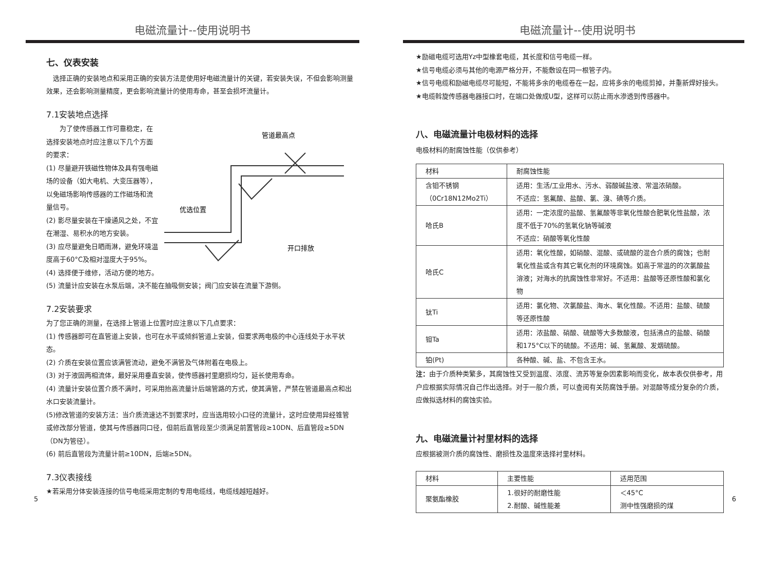电磁流量计--使用说明书
七、仪表安装
　选择正确的安装地点和采用正确的安装方法是使用好电磁流量计的关键，若安装失误，不但会影响测量效果，还会影响测量精度，更会影响流量计的使用寿命，甚至会损坏流量计。
7.1安装地点选择
　　为了使传感器工作可靠稳定，在选择安装地点时应注意以下几个方面的要求：
(1) 尽量避开铁磁性物体及具有强电磁场的设备（如大电机、大变压器等），以免磁场影响传感器的工作磁场和流量信号。
(2) 影尽量安装在干燥通风之处，不宜在潮湿、易积水的地方安装。
(3) 应尽量避免日晒雨淋，避免环境温度高于60°C及相对湿度大于95%。
(4) 选择便于维修，活动方便的地方。
管道最高点
优选位置
开口排放
(5) 流量计应安装在水泵后端，决不能在抽吸侧安装；阀门应安装在流量下游侧。
7.2安装要求
为了您正确的测量，在选择上管道上位置时应注意以下几点要求：
(1) 传感器即可在直管道上安装，也可在水平或倾斜管道上安装，但要求两电极的中心连线处于水平状态。
(2) 介质在安装位置应该满管流动，避免不满管及气体附着在电极上。
(3) 对于液固两相流体，最好采用垂直安装，使传感器衬里磨损均匀，延长使用寿命。
(4) 流量计安装位置介质不满时，可采用抬高流量计后端管路的方式，使其满管，严禁在管道最高点和出水口安装流量计。
(5)修改管道的安装方法：当介质流速达不到要求时，应当选用较小口径的流量计，这时应使用异经锥管或修改部分管道，使其与传感器同口径，但前后直管段至少须满足前置管段≥10DN、后直管段≥5DN（DN为管径）。
(6) 前后直管段为流量计前≥10DN，后端≥5DN。
7.3仪表接线
★若采用分体安装连接的信号电缆采用定制的专用电缆线，电缆线越短越好。
5
电磁流量计--使用说明书
★励磁电缆可选用Yz中型橡套电缆，其长度和信号电缆一样。
★信号电缆必须与其他的电源严格分开，不能敷设在同一根管子内。
★信号电缆和励磁电缆尽可能短，不能将多余的电缆卷在一起，应将多余的电缆剪掉，并重新焊好接头。
★电缆斡旋传感器电器接口时，在端口处做成U型，这样可以防止雨水渗透到传感器中。
八、电磁流量计电极材料的选择
电极材料的耐腐蚀性能（仅供参考）
| 材料 | 耐腐蚀性能 |
| 含钼不锈钢 （0Cr18N12Mo2Ti） | 适用：生活/工业用水、污水、弱酸碱盐液、常温浓硝酸。 不适应：氢氟酸、盐酸、氯、溴、碘等介质。 |
| 哈氏B | 适用：一定浓度的盐酸、氢氟酸等非氧化性酸合肥氧化性盐酸，浓度不低于70%的氢氧化钠等碱液 不适应：硝酸等氧化性酸 |
| 哈氏C | 适用：氧化性酸，如硝酸、混酸、或硫酸的混合介质的腐蚀；也耐氧化性盐或含有其它氧化剂的环境腐蚀。如高于常温的的次氯酸盐溶液；对海水的抗腐蚀性非常好。不适用：盐酸等还原性酸和氯化物 |
| 钛Ti | 适用：氯化物、次氯酸盐、海水、氧化性酸。不适用：盐酸、硫酸等还原性酸 |
| 钽Ta | 适用：浓盐酸、硝酸、硫酸等大多数酸液，包括沸点的盐酸、硝酸和175°C以下的硫酸。不适用：碱、氢氟酸、发烟硫酸。 |
| 铂(Pt) | 各种酸、碱、盐、不包含王水。 |
注：由于介质种类繁多，其腐蚀性又受到温度、浓度、流苏等复杂因素影响而变化，故本表仅供参考，用户应根据实际情况自己作出选择。对于一般介质，可以查阅有关防腐蚀手册。对混酸等成分复杂的介质，应做拟选材料的腐蚀实验。
九、电磁流量计衬里材料的选择
应根据被测介质的腐蚀性、磨损性及温度來选择衬里材料。
| 材料 | 主要性能 | 适用范围 |
| 聚氨酯橡胶 | 1.很好的耐磨性能 2.耐酸、碱性能差 | ＜45°C 测中性强磨损的煤 |
6